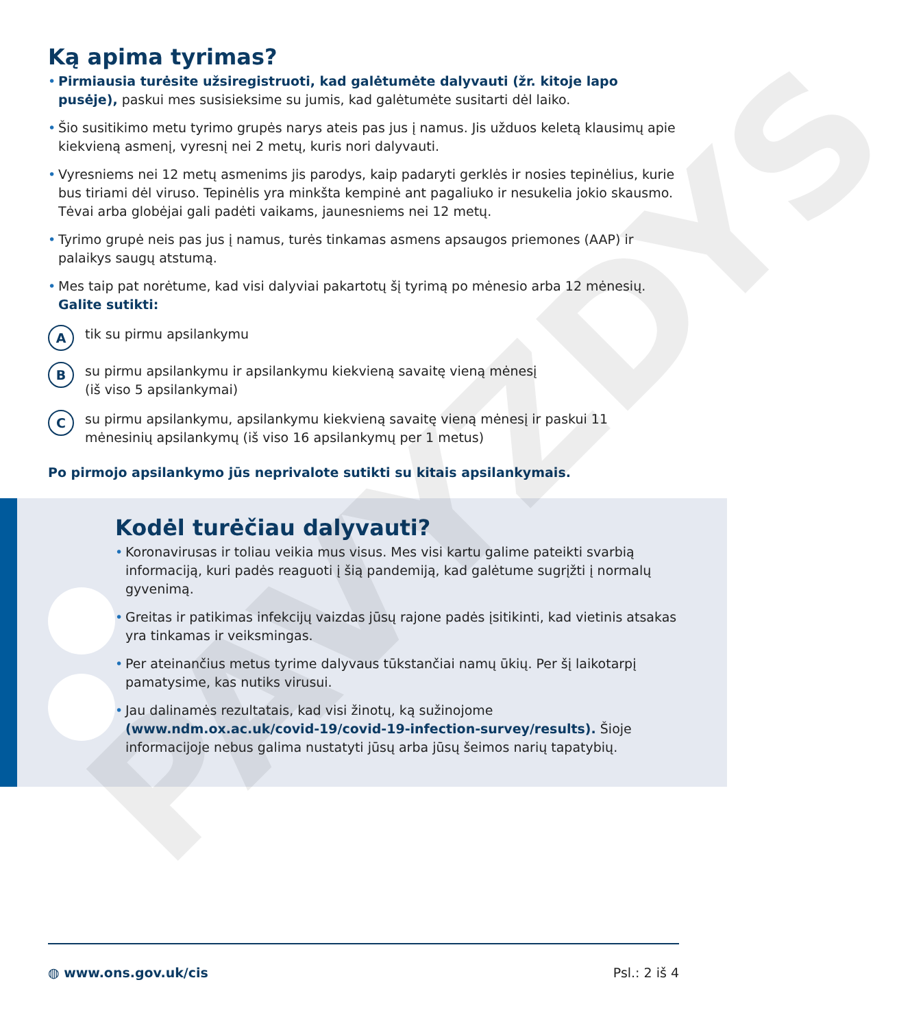PAVYZDYS
Ką apima tyrimas?
Pirmiausia turėsite užsiregistruoti, kad galėtumėte dalyvauti (žr. kitoje lapo pusėje), paskui mes susisieksime su jumis, kad galėtumėte susitarti dėl laiko.
Šio susitikimo metu tyrimo grupės narys ateis pas jus į namus. Jis užduos keletą klausimų apie kiekvieną asmenį, vyresnį nei 2 metų, kuris nori dalyvauti.
Vyresniems nei 12 metų asmenims jis parodys, kaip padaryti gerklės ir nosies tepinėlius, kurie bus tiriami dėl viruso. Tepinėlis yra minkšta kempinė ant pagaliuko ir nesukelia jokio skausmo. Tėvai arba globėjai gali padėti vaikams, jaunesniems nei 12 metų.
Tyrimo grupė neis pas jus į namus, turės tinkamas asmens apsaugos priemones (AAP) ir palaikys saugų atstumą.
Mes taip pat norėtume, kad visi dalyviai pakartotų šį tyrimą po mėnesio arba 12 mėnesių.
Galite sutikti:
A
tik su pirmu apsilankymu
B
su pirmu apsilankymu ir apsilankymu kiekvieną savaitę vieną mėnesį
(iš viso 5 apsilankymai)
C
su pirmu apsilankymu, apsilankymu kiekvieną savaitę vieną mėnesį ir paskui 11 mėnesinių apsilankymų (iš viso 16 apsilankymų per 1 metus)
Po pirmojo apsilankymo jūs neprivalote sutikti su kitais apsilankymais.
Kodėl turėčiau dalyvauti?
Koronavirusas ir toliau veikia mus visus. Mes visi kartu galime pateikti svarbią informaciją, kuri padės reaguoti į šią pandemiją, kad galėtume sugrįžti į normalų gyvenimą.
Greitas ir patikimas infekcijų vaizdas jūsų rajone padės įsitikinti, kad vietinis atsakas yra tinkamas ir veiksmingas.
Per ateinančius metus tyrime dalyvaus tūkstančiai namų ūkių. Per šį laikotarpį pamatysime, kas nutiks virusui.
Jau dalinamės rezultatais, kad visi žinotų, ką sužinojome (www.ndm.ox.ac.uk/covid-19/covid-19-infection-survey/results). Šioje informacijoje nebus galima nustatyti jūsų arba jūsų šeimos narių tapatybių.
◍ www.ons.gov.uk/cis Psl.: 2 iš 4